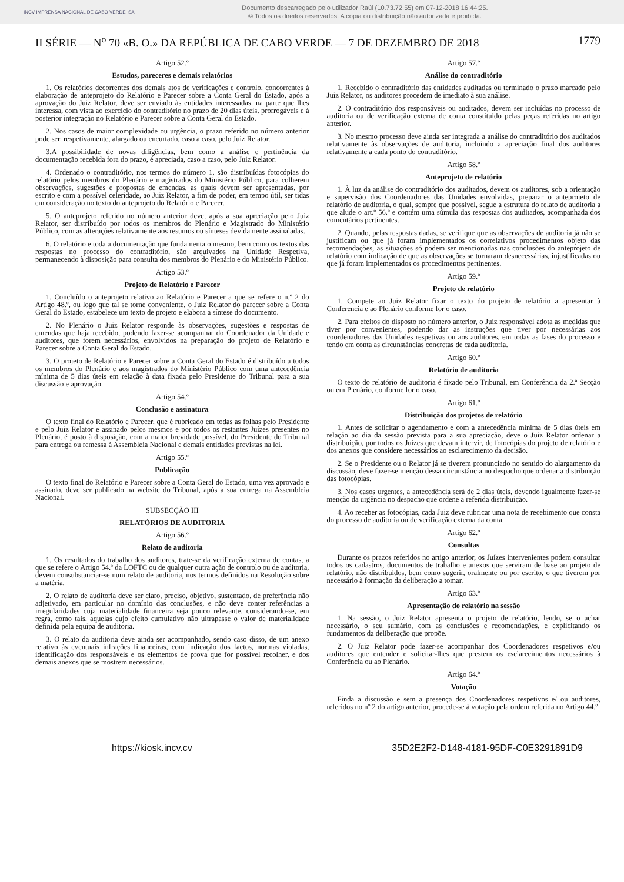INCV IMPRENSA NACIONAL DE CABO VERDE, SA
Documento descarregado pelo utilizador Raúl (10.73.72.55) em 07-12-2018 16:44:25.
© Todos os direitos reservados. A cópia ou distribuição não autorizada é proibida.
II SÉRIE — N<sup>o</sup> 70 «B. O.» DA REPÚBLICA DE CABO VERDE — 7 DE DEZEMBRO DE 2018 1779
Artigo 52.º
Estudos, pareceres e demais relatórios
1. Os relatórios decorrentes dos demais atos de verificações e controlo, concorrentes à elaboração de anteprojeto do Relatório e Parecer sobre a Conta Geral do Estado, após a aprovação do Juiz Relator, deve ser enviado às entidades interessadas, na parte que lhes interessa, com vista ao exercício do contraditório no prazo de 20 dias úteis, prorrogáveis e à posterior integração no Relatório e Parecer sobre a Conta Geral do Estado.
2. Nos casos de maior complexidade ou urgência, o prazo referido no número anterior pode ser, respetivamente, alargado ou encurtado, caso a caso, pelo Juiz Relator.
3.A possibilidade de novas diligências, bem como a análise e pertinência da documentação recebida fora do prazo, é apreciada, caso a caso, pelo Juiz Relator.
4. Ordenado o contraditório, nos termos do número 1, são distribuídas fotocópias do relatório pelos membros do Plenário e magistrados do Ministério Público, para colherem observações, sugestões e propostas de emendas, as quais devem ser apresentadas, por escrito e com a possível celeridade, ao Juiz Relator, a fim de poder, em tempo útil, ser tidas em consideração no texto do anteprojeto do Relatório e Parecer.
5. O anteprojeto referido no número anterior deve, após a sua apreciação pelo Juiz Relator, ser distribuído por todos os membros do Plenário e Magistrado do Ministério Público, com as alterações relativamente aos resumos ou sínteses devidamente assinaladas.
6. O relatório e toda a documentação que fundamenta o mesmo, bem como os textos das respostas no processo do contraditório, são arquivados na Unidade Respetiva, permanecendo à disposição para consulta dos membros do Plenário e do Ministério Público.
Artigo 53.º
Projeto de Relatório e Parecer
1. Concluído o anteprojeto relativo ao Relatório e Parecer a que se refere o n.º 2 do Artigo 48.º, ou logo que tal se torne conveniente, o Juiz Relator do parecer sobre a Conta Geral do Estado, estabelece um texto de projeto e elabora a síntese do documento.
2. No Plenário o Juiz Relator responde às observações, sugestões e respostas de emendas que haja recebido, podendo fazer-se acompanhar do Coordenador da Unidade e auditores, que forem necessários, envolvidos na preparação do projeto de Relatório e Parecer sobre a Conta Geral do Estado.
3. O projeto de Relatório e Parecer sobre a Conta Geral do Estado é distribuído a todos os membros do Plenário e aos magistrados do Ministério Público com uma antecedência mínima de 5 dias úteis em relação à data fixada pelo Presidente do Tribunal para a sua discussão e aprovação.
Artigo 54.º
Conclusão e assinatura
O texto final do Relatório e Parecer, que é rubricado em todas as folhas pelo Presidente e pelo Juiz Relator e assinado pelos mesmos e por todos os restantes Juízes presentes no Plenário, é posto à disposição, com a maior brevidade possível, do Presidente do Tribunal para entrega ou remessa à Assembleia Nacional e demais entidades previstas na lei.
Artigo 55.º
Publicação
O texto final do Relatório e Parecer sobre a Conta Geral do Estado, uma vez aprovado e assinado, deve ser publicado na website do Tribunal, após a sua entrega na Assembleia Nacional.
SUBSECÇÃO III
RELATÓRIOS DE AUDITORIA
Artigo 56.º
Relato de auditoria
1. Os resultados do trabalho dos auditores, trate-se da verificação externa de contas, a que se refere o Artigo 54.º da LOFTC ou de qualquer outra ação de controlo ou de auditoria, devem consubstanciar-se num relato de auditoria, nos termos definidos na Resolução sobre a matéria.
2. O relato de auditoria deve ser claro, preciso, objetivo, sustentado, de preferência não adjetivado, em particular no domínio das conclusões, e não deve conter referências a irregularidades cuja materialidade financeira seja pouco relevante, considerando-se, em regra, como tais, aquelas cujo efeito cumulativo não ultrapasse o valor de materialidade definida pela equipa de auditoria.
3. O relato da auditoria deve ainda ser acompanhado, sendo caso disso, de um anexo relativo às eventuais infrações financeiras, com indicação dos factos, normas violadas, identificação dos responsáveis e os elementos de prova que for possível recolher, e dos demais anexos que se mostrem necessários.
Artigo 57.º
Análise do contraditório
1. Recebido o contraditório das entidades auditadas ou terminado o prazo marcado pelo Juiz Relator, os auditores procedem de imediato à sua análise.
2. O contraditório dos responsáveis ou auditados, devem ser incluídas no processo de auditoria ou de verificação externa de conta constituído pelas peças referidas no artigo anterior.
3. No mesmo processo deve ainda ser integrada a análise do contraditório dos auditados relativamente às observações de auditoria, incluindo a apreciação final dos auditores relativamente a cada ponto do contraditório.
Artigo 58.º
Anteprojeto de relatório
1. À luz da análise do contraditório dos auditados, devem os auditores, sob a orientação e supervisão dos Coordenadores das Unidades envolvidas, preparar o anteprojeto de relatório de auditoria, o qual, sempre que possível, segue a estrutura do relato de auditoria a que alude o art.º 56.º e contém uma súmula das respostas dos auditados, acompanhada dos comentários pertinentes.
2. Quando, pelas respostas dadas, se verifique que as observações de auditoria já não se justificam ou que já foram implementados os correlativos procedimentos objeto das recomendações, as situações só podem ser mencionadas nas conclusões do anteprojeto de relatório com indicação de que as observações se tornaram desnecessárias, injustificadas ou que já foram implementados os procedimentos pertinentes.
Artigo 59.º
Projeto de relatório
1. Compete ao Juiz Relator fixar o texto do projeto de relatório a apresentar à Conferencia e ao Plenário conforme for o caso.
2. Para efeitos do disposto no número anterior, o Juiz responsável adota as medidas que tiver por convenientes, podendo dar as instruções que tiver por necessárias aos coordenadores das Unidades respetivas ou aos auditores, em todas as fases do processo e tendo em conta as circunstâncias concretas de cada auditoria.
Artigo 60.º
Relatório de auditoria
O texto do relatório de auditoria é fixado pelo Tribunal, em Conferência da 2.ª Secção ou em Plenário, conforme for o caso.
Artigo 61.º
Distribuição dos projetos de relatório
1. Antes de solicitar o agendamento e com a antecedência mínima de 5 dias úteis em relação ao dia da sessão prevista para a sua apreciação, deve o Juiz Relator ordenar a distribuição, por todos os Juízes que devam intervir, de fotocópias do projeto de relatório e dos anexos que considere necessários ao esclarecimento da decisão.
2. Se o Presidente ou o Relator já se tiverem pronunciado no sentido do alargamento da discussão, deve fazer-se menção dessa circunstância no despacho que ordenar a distribuição das fotocópias.
3. Nos casos urgentes, a antecedência será de 2 dias úteis, devendo igualmente fazer-se menção da urgência no despacho que ordene a referida distribuição.
4. Ao receber as fotocópias, cada Juiz deve rubricar uma nota de recebimento que consta do processo de auditoria ou de verificação externa da conta.
Artigo 62.º
Consultas
Durante os prazos referidos no artigo anterior, os Juízes intervenientes podem consultar todos os cadastros, documentos de trabalho e anexos que serviram de base ao projeto de relatório, não distribuídos, bem como sugerir, oralmente ou por escrito, o que tiverem por necessário à formação da deliberação a tomar.
Artigo 63.º
Apresentação do relatório na sessão
1. Na sessão, o Juiz Relator apresenta o projeto de relatório, lendo, se o achar necessário, o seu sumário, com as conclusões e recomendações, e explicitando os fundamentos da deliberação que propõe.
2. O Juiz Relator pode fazer-se acompanhar dos Coordenadores respetivos e/ou auditores que entender e solicitar-lhes que prestem os esclarecimentos necessários à Conferência ou ao Plenário.
Artigo 64.º
Votação
Finda a discussão e sem a presença dos Coordenadores respetivos e/ ou auditores, referidos no nº 2 do artigo anterior, procede-se à votação pela ordem referida no Artigo 44.º
https://kiosk.incv.cv 35D2E2F2-D148-4181-95DF-C0E3291891D9